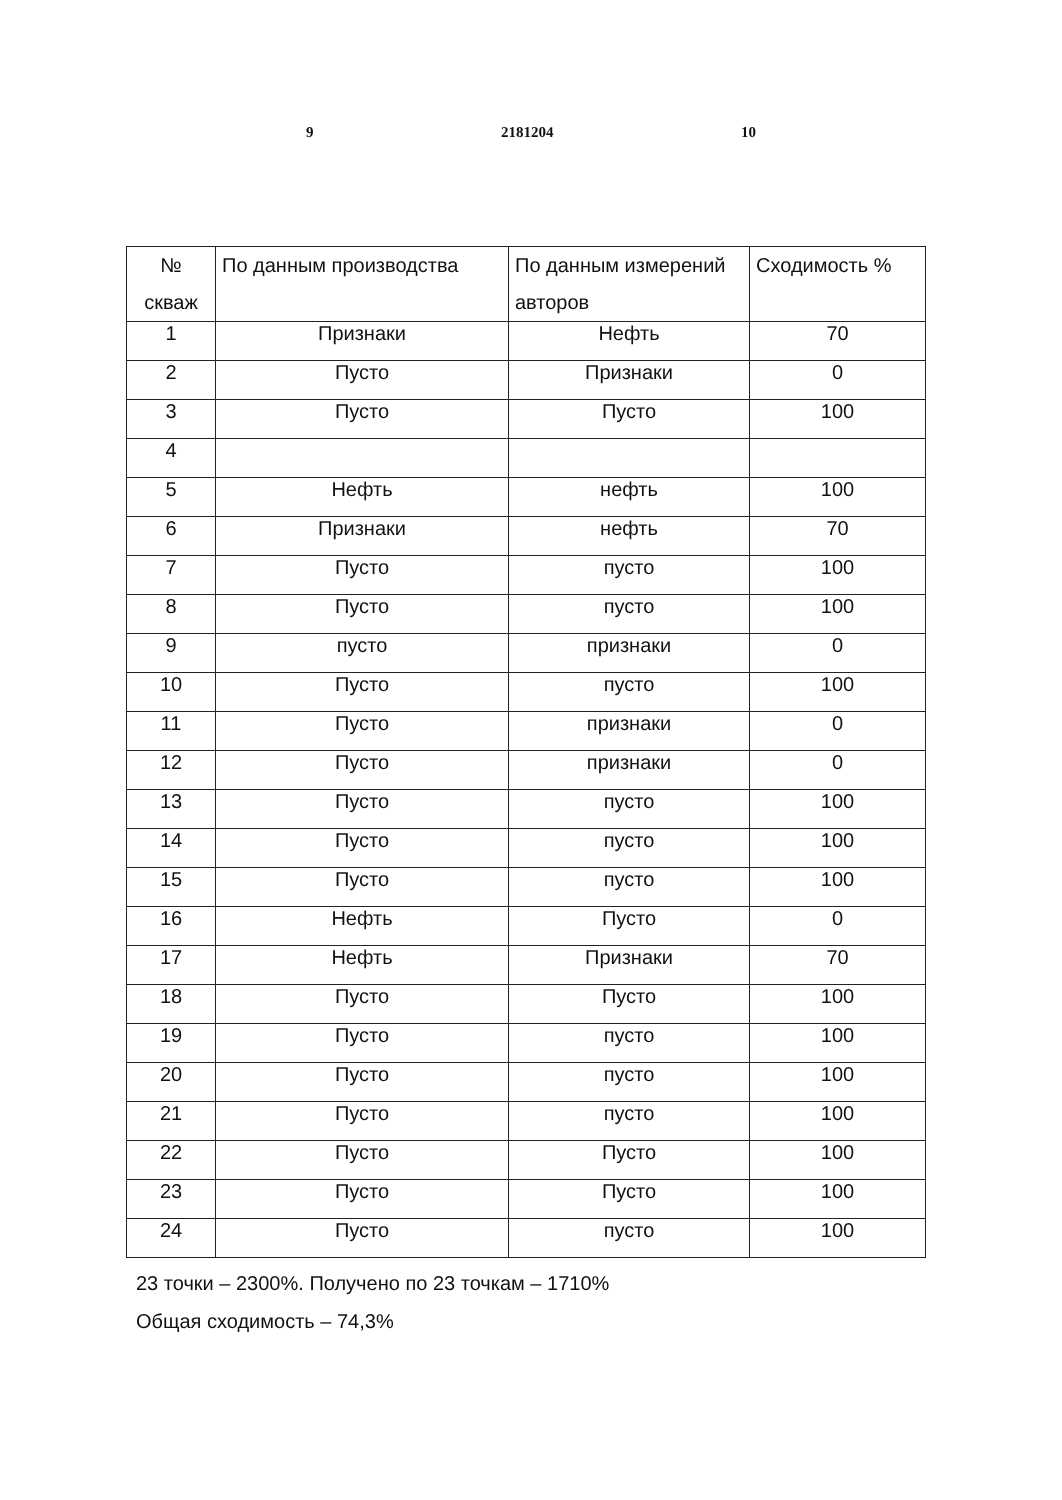9 2181204 10
| № скваж | По данным производства | По данным измерений авторов | Сходимость % |
| --- | --- | --- | --- |
| 1 | Признаки | Нефть | 70 |
| 2 | Пусто | Признаки | 0 |
| 3 | Пусто | Пусто | 100 |
| 4 | | | |
| 5 | Нефть | нефть | 100 |
| 6 | Признаки | нефть | 70 |
| 7 | Пусто | пусто | 100 |
| 8 | Пусто | пусто | 100 |
| 9 | пусто | признаки | 0 |
| 10 | Пусто | пусто | 100 |
| 11 | Пусто | признаки | 0 |
| 12 | Пусто | признаки | 0 |
| 13 | Пусто | пусто | 100 |
| 14 | Пусто | пусто | 100 |
| 15 | Пусто | пусто | 100 |
| 16 | Нефть | Пусто | 0 |
| 17 | Нефть | Признаки | 70 |
| 18 | Пусто | Пусто | 100 |
| 19 | Пусто | пусто | 100 |
| 20 | Пусто | пусто | 100 |
| 21 | Пусто | пусто | 100 |
| 22 | Пусто | Пусто | 100 |
| 23 | Пусто | Пусто | 100 |
| 24 | Пусто | пусто | 100 |
23 точки – 2300%. Получено по 23 точкам – 1710%
Общая сходимость – 74,3%